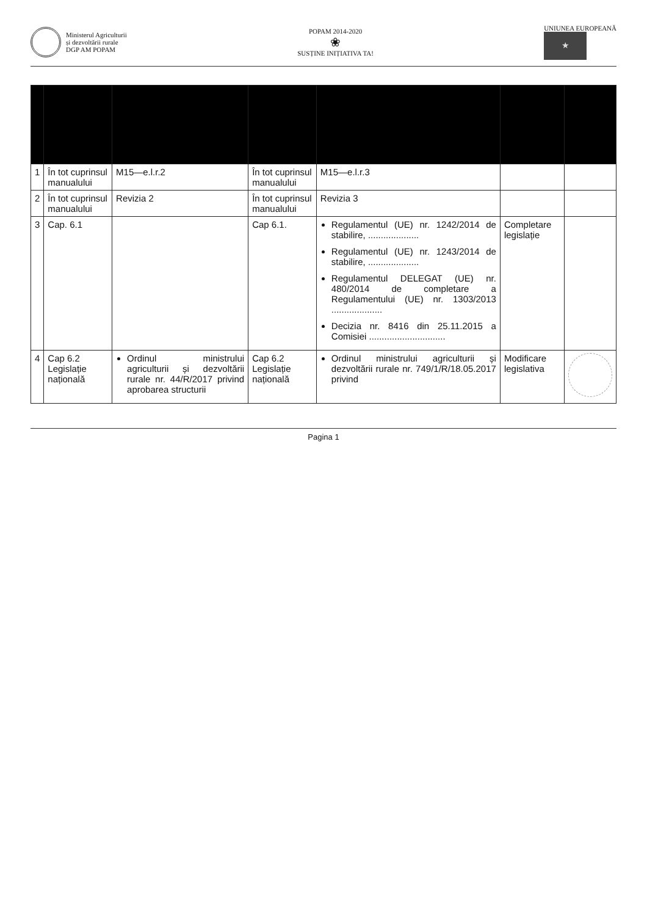Ministerul Agriculturii
și dezvoltării rurale
DGP AM POPAM
POPAM 2014-2020
❀
SUSȚINE INIȚIATIVA TA!
UNIUNEA EUROPEANĂ
★
| 1 | În tot cuprinsul manualului | M15—e.l.r.2 | În tot cuprinsul manualului | M15—e.l.r.3 | | |
| 2 | În tot cuprinsul manualului | Revizia 2 | În tot cuprinsul manualului | Revizia 3 | | |
| 3 | Cap. 6.1 | | Cap 6.1. | Regulamentul (UE) nr. 1242/2014 de stabilire, .................... Regulamentul (UE) nr. 1243/2014 de stabilire, .................... Regulamentul DELEGAT (UE) nr. 480/2014 de completare a Regulamentului (UE) nr. 1303/2013 .................... Decizia nr. 8416 din 25.11.2015 a Comisiei .............................. | Completare legislație | |
| 4 | Cap 6.2 Legislație națională | Ordinul ministrului agriculturii și dezvoltării rurale nr. 44/R/2017 privind aprobarea structurii | Cap 6.2 Legislație națională | Ordinul ministrului agriculturii și dezvoltării rurale nr. 749/1/R/18.05.2017 privind | Modificare legislativa | |
Pagina 1